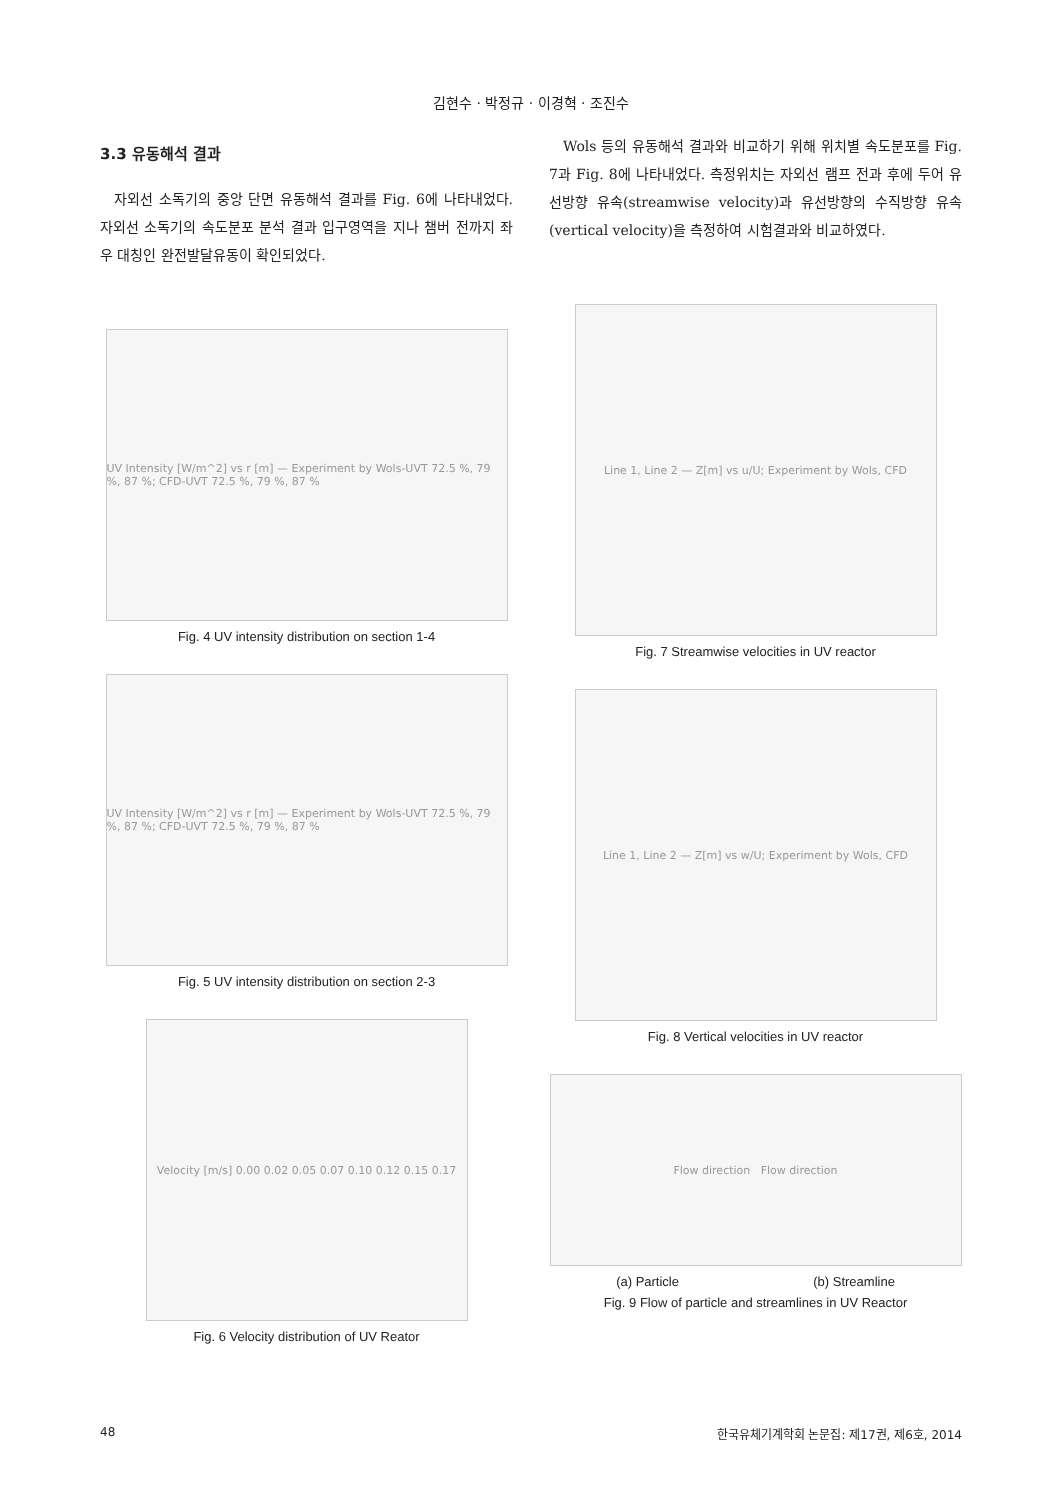김현수 · 박정규 · 이경혁 · 조진수
3.3 유동해석 결과
자외선 소독기의 중앙 단면 유동해석 결과를 Fig. 6에 나타내었다. 자외선 소독기의 속도분포 분석 결과 입구영역을 지나 챔버 전까지 좌우 대칭인 완전발달유동이 확인되었다.
UV Intensity [W/m^2] vs r [m] — Experiment by Wols-UVT 72.5 %, 79 %, 87 %; CFD-UVT 72.5 %, 79 %, 87 %
Fig. 4 UV intensity distribution on section 1-4
UV Intensity [W/m^2] vs r [m] — Experiment by Wols-UVT 72.5 %, 79 %, 87 %; CFD-UVT 72.5 %, 79 %, 87 %
Fig. 5 UV intensity distribution on section 2-3
Velocity [m/s] 0.00 0.02 0.05 0.07 0.10 0.12 0.15 0.17
Fig. 6 Velocity distribution of UV Reator
Wols 등의 유동해석 결과와 비교하기 위해 위치별 속도분포를 Fig. 7과 Fig. 8에 나타내었다. 측정위치는 자외선 램프 전과 후에 두어 유선방향 유속(streamwise velocity)과 유선방향의 수직방향 유속(vertical velocity)을 측정하여 시험결과와 비교하였다.
Line 1, Line 2 — Z[m] vs u/U; Experiment by Wols, CFD
Fig. 7 Streamwise velocities in UV reactor
Line 1, Line 2 — Z[m] vs w/U; Experiment by Wols, CFD
Fig. 8 Vertical velocities in UV reactor
Flow direction Flow direction
(a) Particle (b) Streamline
Fig. 9 Flow of particle and streamlines in UV Reactor
48 한국유체기계학회 논문집: 제17권, 제6호, 2014